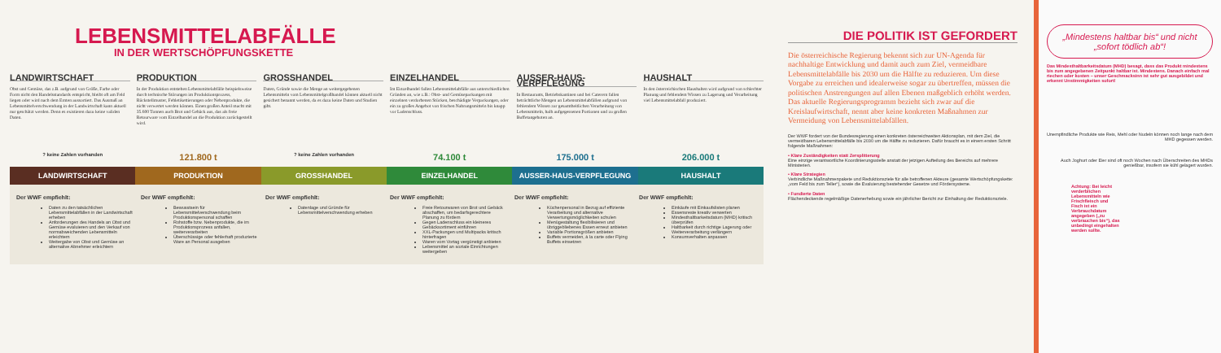LEBENSMITTELABFÄLLE
IN DER WERTSCHÖPFUNGSKETTE
LANDWIRTSCHAFT
Obst und Gemüse, das z.B. aufgrund von Größe, Farbe oder Form nicht den Handelsstandards entspricht, bleibt oft am Feld liegen oder wird nach dem Ernten aussortiert. Das Ausmaß an Lebensmittelverschwendung in der Landwirtschaft kann aktuell nur geschätzt werden. Denn es existieren dazu keine validen Daten.
PRODUKTION
In der Produktion entstehen Lebensmittelabfälle beispielsweise durch technische Störungen im Produktionsprozess, Rückstellmuster, Fehletikettierungen oder Nebenprodukte, die nicht verwertet werden können. Einen großen Anteil macht mit 35.600 Tonnen auch Brot und Gebäck aus, das als freie Retourware vom Einzelhandel an die Produktion zurückgestellt wird.
GROSSHANDEL
Daten, Gründe sowie die Menge an weitergegebenen Lebensmitteln vom Lebensmittelgroßhandel können aktuell nicht gesichert benannt werden, da es dazu keine Daten und Studien gibt.
EINZELHANDEL
Im Einzelhandel fallen Lebensmittelabfälle aus unterschiedlichen Gründen an, wie z.B.: Obst- und Gemüsepackungen mit einzelnen verdorbenen Stücken, beschädigte Verpackungen, oder ein zu großes Angebot von frischen Nahrungsmitteln bis knapp vor Ladenschluss.
AUSSER-HAUS-VERPFLEGUNG
In Restaurants, Betriebskantinen und bei Caterern fallen beträchtliche Mengen an Lebensmittelabfällen aufgrund von fehlendem Wissen zur gesamtheitlichen Verarbeitung von Lebensmitteln, halb aufgegessenen Portionen und zu großen Buffetangeboten an.
HAUSHALT
In den österreichischen Haushalten wird aufgrund von schlechter Planung und fehlendem Wissen zu Lagerung und Verarbeitung viel Lebensmittelabfall produziert.
LANDWIRTSCHAFT PRODUKTION GROSSHANDEL EINZELHANDEL AUSSER-HAUS-VERPFLEGUNG HAUSHALT
? keine Zahlen vorhanden 121.800 t? keine Zahlen vorhanden 74.100 t 175.000 t 206.000 t
Der WWF empfiehlt:
Daten zu den tatsächlichen Lebensmittelabfällen in der Landwirtschaft erheben
Anforderungen des Handels an Obst und Gemüse evaluieren und den Verkauf von normabweichenden Lebensmitteln erleichtern
Weitergabe von Obst und Gemüse an alternative Abnehmer erleichtern
Der WWF empfiehlt:
Bewusstsein für Lebensmittelverschwendung beim Produktionspersonal schaffen
Rohstoffe bzw. Nebenprodukte, die im Produktionsprozess anfallen, weiterverarbeiten
Überschüssige oder fehlerhaft produzierte Ware an Personal ausgeben
Der WWF empfiehlt:
Datenlage und Gründe für Lebensmittelverschwendung erheben
Der WWF empfiehlt:
Freie Retourwaren von Brot und Gebäck abschaffen, um bedarfsgerechtere Planung zu fördern
Gegen Ladenschluss ein kleineres Gebäcksortiment einführen
XXL-Packungen und Multipacks kritisch hinterfragen
Waren vom Vortag vergünstigt anbieten
Lebensmittel an soziale Einrichtungen weitergeben
Der WWF empfiehlt:
Küchenpersonal in Bezug auf effiziente Verarbeitung und alternative Verwertungsmöglichkeiten schulen
Menügestaltung flexibilisieren und übriggebliebenes Essen erneut anbieten
Variable Portionsgrößen anbieten
Buffets vermeiden, à la carte oder Flying Buffets einsetzen
Der WWF empfiehlt:
Einkäufe mit Einkaufslisten planen
Essensreste kreativ verwerten
Mindesthaltbarkeitsdatum (MHD) kritisch überprüfen
Haltbarkeit durch richtige Lagerung oder Weiterverarbeitung verlängern
Konsumverhalten anpassen
DIE POLITIK IST GEFORDERT
Die österreichische Regierung bekennt sich zur UN-Agenda für nachhaltige Entwicklung und damit auch zum Ziel, vermeidbare Lebensmittelabfälle bis 2030 um die Hälfte zu reduzieren. Um diese Vorgabe zu erreichen und idealerweise sogar zu übertreffen, müssen die politischen Anstrengungen auf allen Ebenen maßgeblich erhöht werden. Das aktuelle Regierungsprogramm bezieht sich zwar auf die Kreislaufwirtschaft, nennt aber keine konkreten Maßnahmen zur Vermeidung von Lebensmittelabfällen.
Der WWF fordert von der Bundesregierung einen konkreten österreichweiten Aktionsplan, mit dem Ziel, die vermeidbaren Lebensmittelabfälle bis 2030 um die Hälfte zu reduzieren. Dafür braucht es in einem ersten Schritt folgende Maßnahmen:
• Klare Zuständigkeiten statt Zersplitterung
Eine einzige verantwortliche Koordinierungsstelle anstatt der jetzigen Aufteilung des Bereichs auf mehrere Ministerien.
• Klare Strategien
Verbindliche Maßnahmenpakete und Reduktionsziele für alle betroffenen Akteure (gesamte Wertschöpfungskette: „vom Feld bis zum Teller“), sowie die Evaluierung bestehender Gesetze und Fördersysteme.
• Fundierte Daten
Flächendeckende regelmäßige Datenerhebung sowie ein jährlicher Bericht zur Einhaltung der Reduktionsziele.
„Mindestens haltbar bis“ und nicht „sofort tödlich ab“!
Das Mindesthaltbarkeitsdatum (MHD) besagt, dass das Produkt mindestens bis zum angegebenen Zeitpunkt haltbar ist. Mindestens. Danach einfach mal riechen oder kosten – unser Geschmacksinn ist sehr gut ausgebildet und erkennt Unstimmigkeiten sofort!
Unempfindliche Produkte wie Reis, Mehl oder Nudeln können noch lange nach dem MHD gegessen werden.
Auch Joghurt oder Eier sind oft noch Wochen nach Überschreiten des MHDs genießbar, insofern sie kühl gelagert wurden.
Achtung: Bei leicht verderblichen Lebensmitteln wie Frischfleisch und Fisch ist ein Verbrauchdatum angegeben („zu verbrauchen bis“), das unbedingt eingehalten werden sollte.